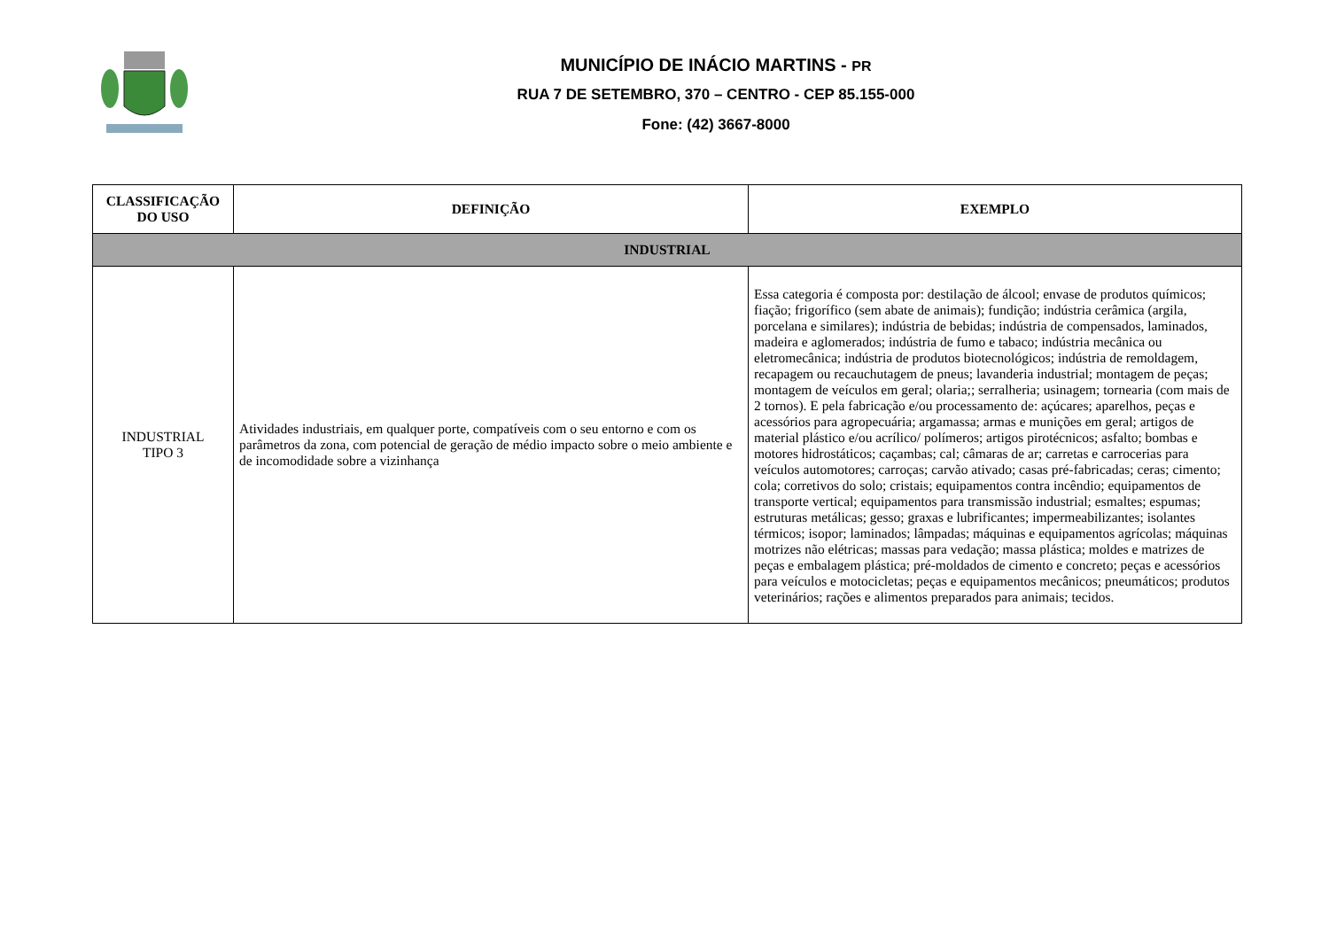MUNICÍPIO DE INÁCIO MARTINS - PR
RUA 7 DE SETEMBRO, 370 – CENTRO - CEP 85.155-000
Fone: (42) 3667-8000
| CLASSIFICAÇÃO DO USO | DEFINIÇÃO | EXEMPLO |
| --- | --- | --- |
| INDUSTRIAL | | |
| INDUSTRIAL TIPO 3 | Atividades industriais, em qualquer porte, compatíveis com o seu entorno e com os parâmetros da zona, com potencial de geração de médio impacto sobre o meio ambiente e de incomodidade sobre a vizinhança | Essa categoria é composta por: destilação de álcool; envase de produtos químicos; fiação; frigorífico (sem abate de animais); fundição; indústria cerâmica (argila, porcelana e similares); indústria de bebidas; indústria de compensados, laminados, madeira e aglomerados; indústria de fumo e tabaco; indústria mecânica ou eletromecânica; indústria de produtos biotecnológicos; indústria de remoldagem, recapagem ou recauchutagem de pneus; lavanderia industrial; montagem de peças; montagem de veículos em geral; olaria;; serralheria; usinagem; tornearia (com mais de 2 tornos). E pela fabricação e/ou processamento de: açúcares; aparelhos, peças e acessórios para agropecuária; argamassa; armas e munições em geral; artigos de material plástico e/ou acrílico/ polímeros; artigos pirotécnicos; asfalto; bombas e motores hidrostáticos; caçambas; cal; câmaras de ar; carretas e carrocerias para veículos automotores; carroças; carvão ativado; casas pré-fabricadas; ceras; cimento; cola; corretivos do solo; cristais; equipamentos contra incêndio; equipamentos de transporte vertical; equipamentos para transmissão industrial; esmaltes; espumas; estruturas metálicas; gesso; graxas e lubrificantes; impermeabilizantes; isolantes térmicos; isopor; laminados; lâmpadas; máquinas e equipamentos agrícolas; máquinas motrizes não elétricas; massas para vedação; massa plástica; moldes e matrizes de peças e embalagem plástica; pré-moldados de cimento e concreto; peças e acessórios para veículos e motocicletas; peças e equipamentos mecânicos; pneumáticos; produtos veterinários; rações e alimentos preparados para animais; tecidos. |